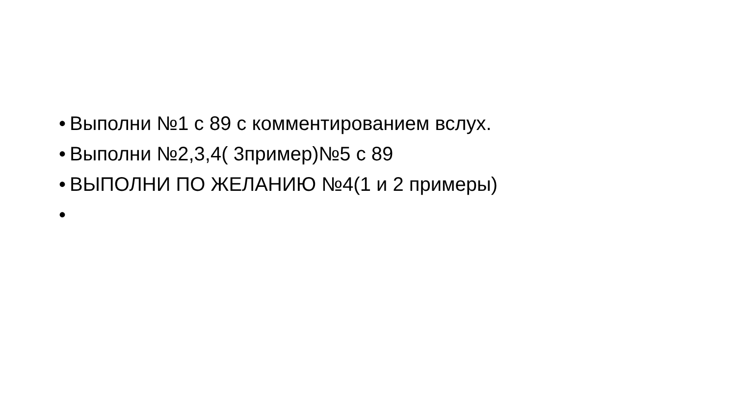• Выполни №1 с 89 с комментированием вслух.
• Выполни №2,3,4( 3пример)№5 с 89
• ВЫПОЛНИ ПО ЖЕЛАНИЮ №4(1 и 2 примеры)
•